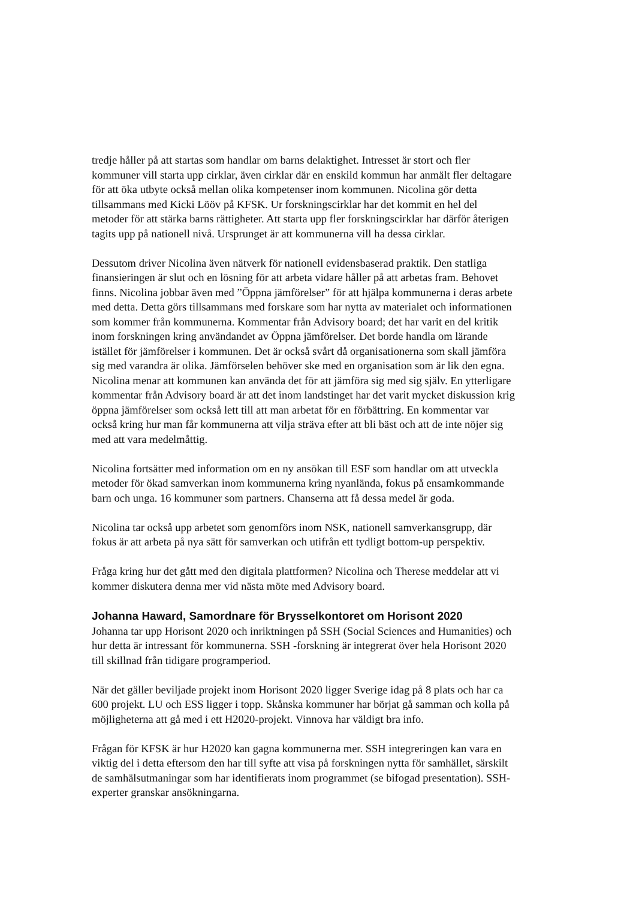tredje håller på att startas som handlar om barns delaktighet. Intresset är stort och fler kommuner vill starta upp cirklar, även cirklar där en enskild kommun har anmält fler deltagare för att öka utbyte också mellan olika kompetenser inom kommunen. Nicolina gör detta tillsammans med Kicki Lööv på KFSK. Ur forskningscirklar har det kommit en hel del metoder för att stärka barns rättigheter. Att starta upp fler forskningscirklar har därför återigen tagits upp på nationell nivå. Ursprunget är att kommunerna vill ha dessa cirklar.
Dessutom driver Nicolina även nätverk för nationell evidensbaserad praktik. Den statliga finansieringen är slut och en lösning för att arbeta vidare håller på att arbetas fram. Behovet finns. Nicolina jobbar även med ”Öppna jämförelser” för att hjälpa kommunerna i deras arbete med detta. Detta görs tillsammans med forskare som har nytta av materialet och informationen som kommer från kommunerna. Kommentar från Advisory board; det har varit en del kritik inom forskningen kring användandet av Öppna jämförelser. Det borde handla om lärande istället för jämförelser i kommunen. Det är också svårt då organisationerna som skall jämföra sig med varandra är olika. Jämförselen behöver ske med en organisation som är lik den egna. Nicolina menar att kommunen kan använda det för att jämföra sig med sig själv. En ytterligare kommentar från Advisory board är att det inom landstinget har det varit mycket diskussion krig öppna jämförelser som också lett till att man arbetat för en förbättring. En kommentar var också kring hur man får kommunerna att vilja sträva efter att bli bäst och att de inte nöjer sig med att vara medelmåttig.
Nicolina fortsätter med information om en ny ansökan till ESF som handlar om att utveckla metoder för ökad samverkan inom kommunerna kring nyanlända, fokus på ensamkommande barn och unga. 16 kommuner som partners. Chanserna att få dessa medel är goda.
Nicolina tar också upp arbetet som genomförs inom NSK, nationell samverkansgrupp, där fokus är att arbeta på nya sätt för samverkan och utifrån ett tydligt bottom-up perspektiv.
Fråga kring hur det gått med den digitala plattformen? Nicolina och Therese meddelar att vi kommer diskutera denna mer vid nästa möte med Advisory board.
Johanna Haward, Samordnare för Brysselkontoret om Horisont 2020
Johanna tar upp Horisont 2020 och inriktningen på SSH (Social Sciences and Humanities) och hur detta är intressant för kommunerna. SSH -forskning är integrerat över hela Horisont 2020 till skillnad från tidigare programperiod.
När det gäller beviljade projekt inom Horisont 2020 ligger Sverige idag på 8 plats och har ca 600 projekt. LU och ESS ligger i topp. Skånska kommuner har börjat gå samman och kolla på möjligheterna att gå med i ett H2020-projekt. Vinnova har väldigt bra info.
Frågan för KFSK är hur H2020 kan gagna kommunerna mer. SSH integreringen kan vara en viktig del i detta eftersom den har till syfte att visa på forskningen nytta för samhället, särskilt de samhälsutmaningar som har identifierats inom programmet (se bifogad presentation). SSH-experter granskar ansökningarna.